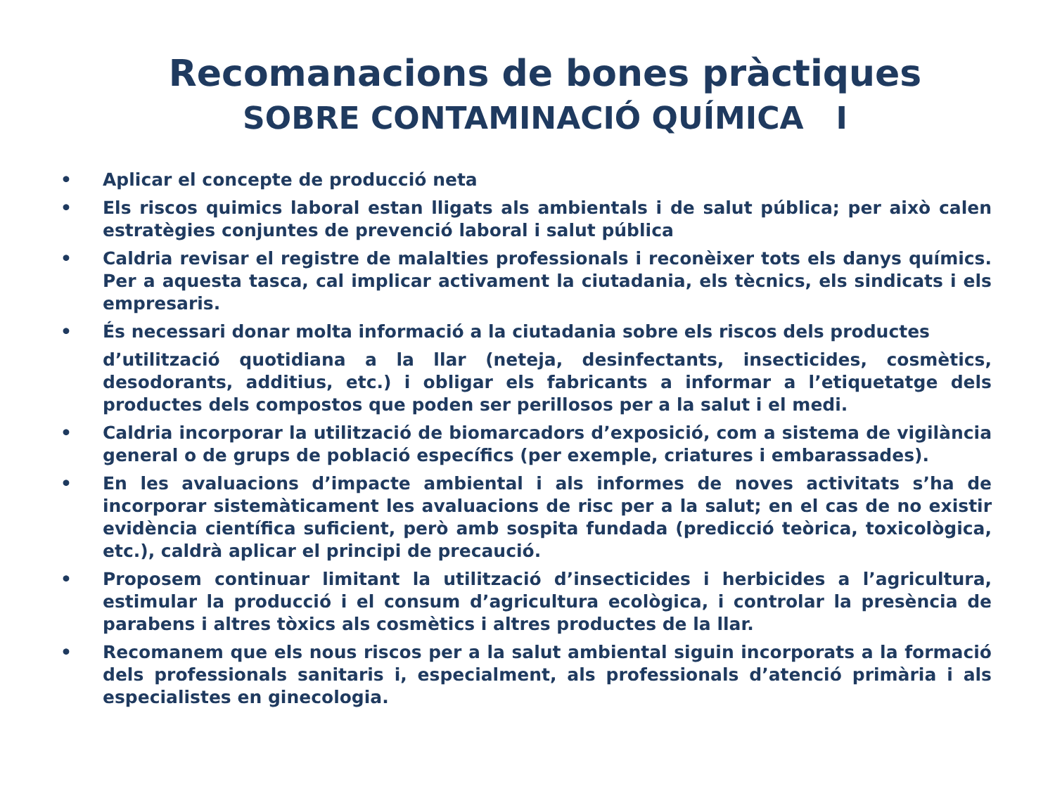Recomanacions de bones pràctiques
SOBRE CONTAMINACIÓ QUÍMICA I
• Aplicar el concepte de producció neta
• Els riscos quimics laboral estan lligats als ambientals i de salut pública; per això calen estratègies conjuntes de prevenció laboral i salut pública
• Caldria revisar el registre de malalties professionals i reconèixer tots els danys químics. Per a aquesta tasca, cal implicar activament la ciutadania, els tècnics, els sindicats i els empresaris.
• És necessari donar molta informació a la ciutadania sobre els riscos dels productes
d’utilització quotidiana a la llar (neteja, desinfectants, insecticides, cosmètics, desodorants, additius, etc.) i obligar els fabricants a informar a l’etiquetatge dels productes dels compostos que poden ser perillosos per a la salut i el medi.
• Caldria incorporar la utilització de biomarcadors d’exposició, com a sistema de vigilància general o de grups de població específics (per exemple, criatures i embarassades).
• En les avaluacions d’impacte ambiental i als informes de noves activitats s’ha de incorporar sistemàticament les avaluacions de risc per a la salut; en el cas de no existir evidència científica suficient, però amb sospita fundada (predicció teòrica, toxicològica, etc.), caldrà aplicar el principi de precaució.
• Proposem continuar limitant la utilització d’insecticides i herbicides a l’agricultura, estimular la producció i el consum d’agricultura ecològica, i controlar la presència de parabens i altres tòxics als cosmètics i altres productes de la llar.
• Recomanem que els nous riscos per a la salut ambiental siguin incorporats a la formació dels professionals sanitaris i, especialment, als professionals d’atenció primària i als especialistes en ginecologia.